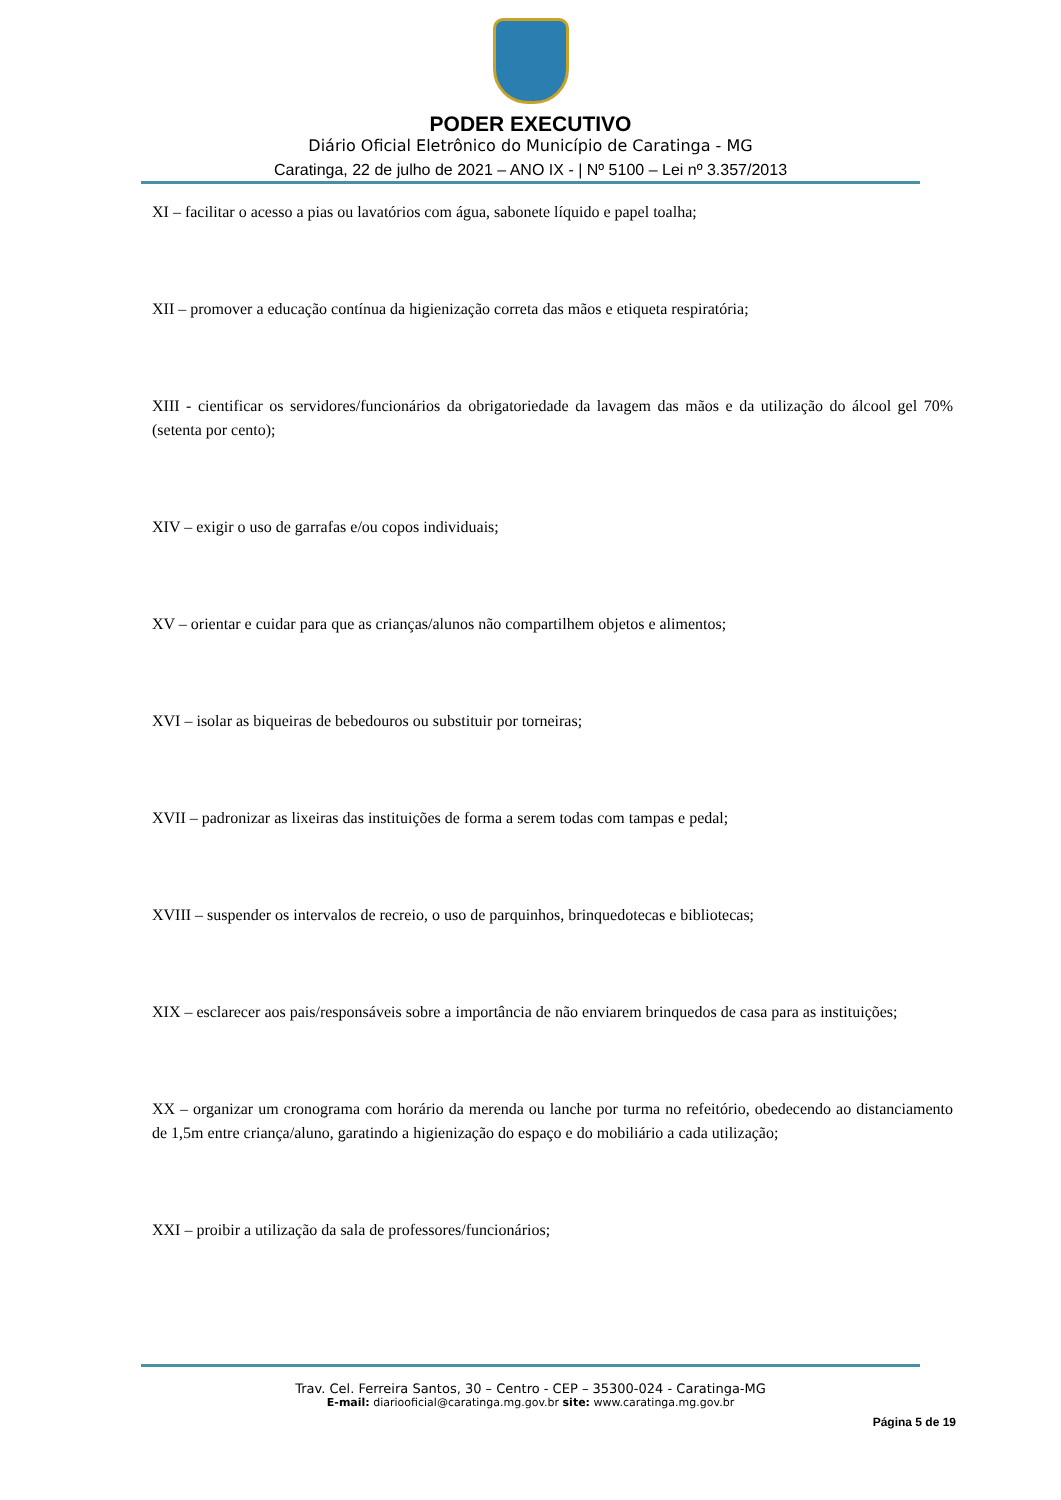PODER EXECUTIVO
Diário Oficial Eletrônico do Município de Caratinga - MG
Caratinga, 22 de julho de 2021 – ANO IX - | Nº 5100 – Lei nº 3.357/2013
XI – facilitar o acesso a pias ou lavatórios com água, sabonete líquido e papel toalha;
XII – promover a educação contínua da higienização correta das mãos e etiqueta respiratória;
XIII - cientificar os servidores/funcionários da obrigatoriedade da lavagem das mãos e da utilização do álcool gel 70% (setenta por cento);
XIV – exigir o uso de garrafas e/ou copos individuais;
XV – orientar e cuidar para que as crianças/alunos não compartilhem objetos e alimentos;
XVI – isolar as biqueiras de bebedouros ou substituir por torneiras;
XVII – padronizar as lixeiras das instituições de forma a serem todas com tampas e pedal;
XVIII – suspender os intervalos de recreio, o uso de parquinhos, brinquedotecas e bibliotecas;
XIX – esclarecer aos pais/responsáveis sobre a importância de não enviarem brinquedos de casa para as instituições;
XX – organizar um cronograma com horário da merenda ou lanche por turma no refeitório, obedecendo ao distanciamento de 1,5m entre criança/aluno, garatindo a higienização do espaço e do mobiliário a cada utilização;
XXI – proibir a utilização da sala de professores/funcionários;
Trav. Cel. Ferreira Santos, 30 – Centro - CEP – 35300-024 - Caratinga-MG
E-mail: diariooficial@caratinga.mg.gov.br site: www.caratinga.mg.gov.br
Página 5 de 19